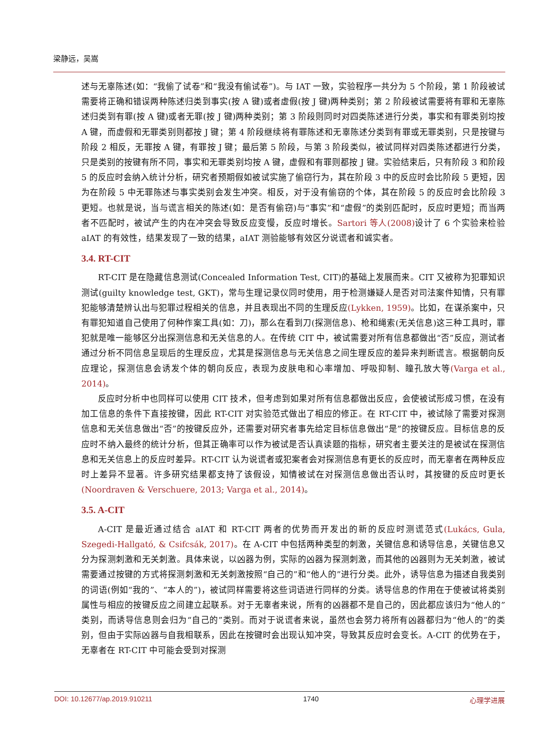梁静远，吴嵩
述与无辜陈述(如：“我偷了试卷”和“我没有偷试卷”)。与 IAT 一致，实验程序一共分为 5 个阶段，第 1 阶段被试需要将正确和错误两种陈述归类到事实(按 A 键)或者虚假(按 J 键)两种类别；第 2 阶段被试需要将有罪和无辜陈述归类到有罪(按 A 键)或者无罪(按 J 键)两种类别；第 3 阶段则同时对四类陈述进行分类，事实和有罪类别均按 A 键，而虚假和无罪类别则都按 J 键；第 4 阶段继续将有罪陈述和无辜陈述分类到有罪或无罪类别，只是按键与阶段 2 相反，无罪按 A 键，有罪按 J 键；最后第 5 阶段，与第 3 阶段类似，被试同样对四类陈述都进行分类，只是类别的按键有所不同，事实和无罪类别均按 A 键，虚假和有罪则都按 J 键。实验结束后，只有阶段 3 和阶段 5 的反应时会纳入统计分析，研究者预期假如被试实施了偷窃行为，其在阶段 3 中的反应时会比阶段 5 更短，因为在阶段 5 中无罪陈述与事实类别会发生冲突。相反，对于没有偷窃的个体，其在阶段 5 的反应时会比阶段 3 更短。也就是说，当与谎言相关的陈述(如：是否有偷窃)与“事实”和“虚假”的类别匹配时，反应时更短；而当两者不匹配时，被试产生的内在冲突会导致反应变慢，反应时增长。Sartori 等人(2008) 设计了 6 个实验来检验 aIAT 的有效性，结果发现了一致的结果，aIAT 测验能够有效区分说谎者和诚实者。
3.4. RT-CIT
RT-CIT 是在隐藏信息测试(Concealed Information Test, CIT)的基础上发展而来。CIT 又被称为犯罪知识测试(guilty knowledge test, GKT)，常与生理记录仪同时使用，用于检测嫌疑人是否对司法案件知情，只有罪犯能够清楚辨认出与犯罪过程相关的信息，并且表现出不同的生理反应(Lykken, 1959)。比如，在谋杀案中，只有罪犯知道自己使用了何种作案工具(如：刀)，那么在看到刀(探测信息)、枪和绳索(无关信息)这三种工具时，罪犯就是唯一能够区分出探测信息和无关信息的人。在传统 CIT 中，被试需要对所有信息都做出“否”反应，测试者通过分析不同信息呈现后的生理反应，尤其是探测信息与无关信息之间生理反应的差异来判断谎言。根据朝向反应理论，探测信息会诱发个体的朝向反应，表现为皮肤电和心率增加、呼吸抑制、瞳孔放大等(Varga et al., 2014)。
反应时分析中也同样可以使用 CIT 技术，但考虑到如果对所有信息都做出反应，会使被试形成习惯，在没有加工信息的条件下直接按键，因此 RT-CIT 对实验范式做出了相应的修正。在 RT-CIT 中，被试除了需要对探测信息和无关信息做出“否”的按键反应外，还需要对研究者事先给定目标信息做出“是”的按键反应。目标信息的反应时不纳入最终的统计分析，但其正确率可以作为被试是否认真读题的指标，研究者主要关注的是被试在探测信息和无关信息上的反应时差异。RT-CIT 认为说谎者或犯案者会对探测信息有更长的反应时，而无辜者在两种反应时上差异不显著。许多研究结果都支持了该假设，知情被试在对探测信息做出否认时，其按键的反应时更长(Noordraven & Verschuere, 2013; Varga et al., 2014)。
3.5. A-CIT
A-CIT 是最近通过结合 aIAT 和 RT-CIT 两者的优势而开发出的新的反应时测谎范式(Lukács, Gula, Szegedi-Hallgató, & Csifcsák, 2017)。在 A-CIT 中包括两种类型的刺激，关键信息和诱导信息，关键信息又分为探测刺激和无关刺激。具体来说，以凶器为例，实际的凶器为探测刺激，而其他的凶器则为无关刺激，被试需要通过按键的方式将探测刺激和无关刺激按照“自己的”和“他人的”进行分类。此外，诱导信息为描述自我类别的词语(例如“我的”、“本人的”)，被试同样需要将这些词语进行同样的分类。诱导信息的作用在于使被试将类别属性与相应的按键反应之间建立起联系。对于无辜者来说，所有的凶器都不是自己的，因此都应该归为“他人的”类别，而诱导信息则会归为“自己的”类别。而对于说谎者来说，虽然也会努力将所有凶器都归为“他人的”的类别，但由于实际凶器与自我相联系，因此在按键时会出现认知冲突，导致其反应时会变长。A-CIT 的优势在于，无辜者在 RT-CIT 中可能会受到对探测
DOI: 10.12677/ap.2019.910211 1740 心理学进展